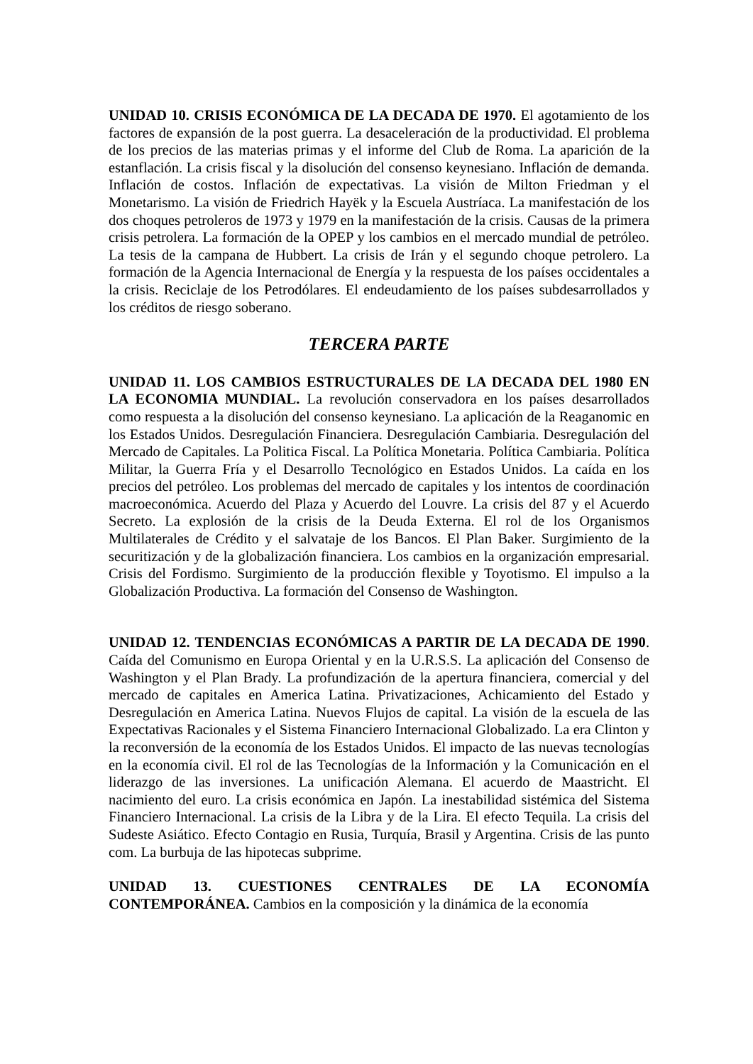UNIDAD 10. CRISIS ECONÓMICA DE LA DECADA DE 1970. El agotamiento de los factores de expansión de la post guerra. La desaceleración de la productividad. El problema de los precios de las materias primas y el informe del Club de Roma. La aparición de la estanflación. La crisis fiscal y la disolución del consenso keynesiano. Inflación de demanda. Inflación de costos. Inflación de expectativas. La visión de Milton Friedman y el Monetarismo. La visión de Friedrich Hayëk y la Escuela Austríaca. La manifestación de los dos choques petroleros de 1973 y 1979 en la manifestación de la crisis. Causas de la primera crisis petrolera. La formación de la OPEP y los cambios en el mercado mundial de petróleo. La tesis de la campana de Hubbert. La crisis de Irán y el segundo choque petrolero. La formación de la Agencia Internacional de Energía y la respuesta de los países occidentales a la crisis. Reciclaje de los Petrodólares. El endeudamiento de los países subdesarrollados y los créditos de riesgo soberano.
TERCERA PARTE
UNIDAD 11. LOS CAMBIOS ESTRUCTURALES DE LA DECADA DEL 1980 EN LA ECONOMIA MUNDIAL. La revolución conservadora en los países desarrollados como respuesta a la disolución del consenso keynesiano. La aplicación de la Reaganomic en los Estados Unidos. Desregulación Financiera. Desregulación Cambiaria. Desregulación del Mercado de Capitales. La Politica Fiscal. La Política Monetaria. Política Cambiaria. Política Militar, la Guerra Fría y el Desarrollo Tecnológico en Estados Unidos. La caída en los precios del petróleo. Los problemas del mercado de capitales y los intentos de coordinación macroeconómica. Acuerdo del Plaza y Acuerdo del Louvre. La crisis del 87 y el Acuerdo Secreto. La explosión de la crisis de la Deuda Externa. El rol de los Organismos Multilaterales de Crédito y el salvataje de los Bancos. El Plan Baker. Surgimiento de la securitización y de la globalización financiera. Los cambios en la organización empresarial. Crisis del Fordismo. Surgimiento de la producción flexible y Toyotismo. El impulso a la Globalización Productiva. La formación del Consenso de Washington.
UNIDAD 12. TENDENCIAS ECONÓMICAS A PARTIR DE LA DECADA DE 1990. Caída del Comunismo en Europa Oriental y en la U.R.S.S. La aplicación del Consenso de Washington y el Plan Brady. La profundización de la apertura financiera, comercial y del mercado de capitales en America Latina. Privatizaciones, Achicamiento del Estado y Desregulación en America Latina. Nuevos Flujos de capital. La visión de la escuela de las Expectativas Racionales y el Sistema Financiero Internacional Globalizado. La era Clinton y la reconversión de la economía de los Estados Unidos. El impacto de las nuevas tecnologías en la economía civil. El rol de las Tecnologías de la Información y la Comunicación en el liderazgo de las inversiones. La unificación Alemana. El acuerdo de Maastricht. El nacimiento del euro. La crisis económica en Japón. La inestabilidad sistémica del Sistema Financiero Internacional. La crisis de la Libra y de la Lira. El efecto Tequila. La crisis del Sudeste Asiático. Efecto Contagio en Rusia, Turquía, Brasil y Argentina. Crisis de las punto com. La burbuja de las hipotecas subprime.
UNIDAD 13. CUESTIONES CENTRALES DE LA ECONOMÍA CONTEMPORÁNEA. Cambios en la composición y la dinámica de la economía